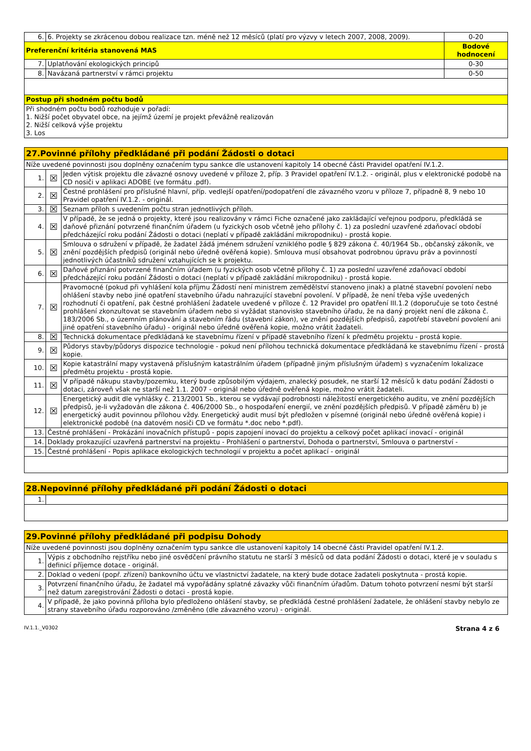| 6. | 6. Projekty se zkrácenou dobou realizace tzn. méně než 12 měsíců (platí pro výzvy v letech 2007, 2008, 2009). | 0-20 |
| Preferenční kritéria stanovená MAS | | Bodové hodnocení |
| 7. | Uplatňování ekologických principů | 0-30 |
| 8. | Navázaná partnerství v rámci projektu | 0-50 |
| Postup při shodném počtu bodů | | |
| Při shodném počtu bodů rozhoduje v pořadí: 1. Nižší počet obyvatel obce, na jejímž území je projekt převážně realizován 2. Nižší celková výše projektu 3. Los | | |
| 27.Povinné přílohy předkládané při podání Žádosti o dotaci | | |
| Níže uvedené povinnosti jsou doplněny označením typu sankce dle ustanovení kapitoly 14 obecné části Pravidel opatření IV.1.2. | | |
| 1. | ☒ | Jeden výtisk projektu dle závazné osnovy uvedené v příloze 2, příp. 3 Pravidel opatření IV.1.2. - originál, plus v elektronické podobě na CD nosiči v aplikaci ADOBE (ve formátu .pdf). |
| 2. | ☒ | Čestné prohlášení pro příslušné hlavní, příp. vedlejší opatření/podopatření dle závazného vzoru v příloze 7, případně 8, 9 nebo 10 Pravidel opatření IV.1.2. - originál. |
| 3. | ☒ | Seznam příloh s uvedením počtu stran jednotlivých příloh. |
| 4. | ☒ | V případě, že se jedná o projekty, které jsou realizovány v rámci Fiche označené jako zakládající veřejnou podporu, předkládá se daňové přiznání potvrzené finančním úřadem (u fyzických osob včetně jeho přílohy č. 1) za poslední uzavřené zdaňovací období předcházející roku podání Žádosti o dotaci (neplatí v případě zakládání mikropodniku) - prostá kopie. |
| 5. | ☒ | Smlouva o sdružení v případě, že žadatel žádá jménem sdružení vzniklého podle § 829 zákona č. 40/1964 Sb., občanský zákoník, ve znění pozdějších předpisů (originál nebo úředně ověřená kopie). Smlouva musí obsahovat podrobnou úpravu práv a povinností jednotlivých účastníků sdružení vztahujících se k projektu. |
| 6. | ☒ | Daňové přiznání potvrzené finančním úřadem (u fyzických osob včetně přílohy č. 1) za poslední uzavřené zdaňovací období předcházející roku podání Žádosti o dotaci (neplatí v případě zakládání mikropodniku) - prostá kopie. |
| 7. | ☒ | Pravomocné (pokud při vyhlášení kola příjmu Žádostí není ministrem zemědělství stanoveno jinak) a platné stavební povolení nebo ohlášení stavby nebo jiné opatření stavebního úřadu nahrazující stavební povolení. V případě, že není třeba výše uvedených rozhodnutí či opatření, pak čestné prohlášení žadatele uvedené v příloze č. 12 Pravidel pro opatření III.1.2 (doporučuje se toto čestné prohlášení zkonzultovat se stavebním úřadem nebo si vyžádat stanovisko stavebního úřadu, že na daný projekt není dle zákona č. 183/2006 Sb., o územním plánování a stavebním řádu (stavební zákon), ve znění pozdějších předpisů, zapotřebí stavební povolení ani jiné opatření stavebního úřadu) - originál nebo úředně ověřená kopie, možno vrátit žadateli. |
| 8. | ☒ | Technická dokumentace předkládaná ke stavebnímu řízení v případě stavebního řízení k předmětu projektu - prostá kopie. |
| 9. | ☒ | Půdorys stavby/půdorys dispozice technologie - pokud není přílohou technická dokumentace předkládaná ke stavebnímu řízení - prostá kopie. |
| 10. | ☒ | Kopie katastrální mapy vystavená příslušným katastrálním úřadem (případně jiným příslušným úřadem) s vyznačením lokalizace předmětu projektu - prostá kopie. |
| 11. | ☒ | V případě nákupu stavby/pozemku, který bude způsobilým výdajem, znalecký posudek, ne starší 12 měsíců k datu podání Žádosti o dotaci, zároveň však ne starší než 1.1. 2007 - originál nebo úředně ověřená kopie, možno vrátit žadateli. |
| 12. | ☒ | Energetický audit dle vyhlášky č. 213/2001 Sb., kterou se vydávají podrobnosti náležitostí energetického auditu, ve znění pozdějších předpisů, je-li vyžadován dle zákona č. 406/2000 Sb., o hospodaření energií, ve znění pozdějších předpisů. V případě záměru b) je energetický audit povinnou přílohou vždy. Energetický audit musí být předložen v písemné (originál nebo úředně ověřená kopie) i elektronické podobě (na datovém nosiči CD ve formátu *.doc nebo *.pdf). |
| 13. | Čestné prohlášení - Prokázání inovačních přístupů - popis zapojení inovací do projektu a celkový počet aplikací inovací - originál | |
| 14. | Doklady prokazující uzavřená partnerství na projektu - Prohlášení o partnerství, Dohoda o partnerství, Smlouva o partnerství - | |
| 15. | Čestné prohlášení - Popis aplikace ekologických technologií v projektu a počet aplikací - originál | |
| 28.Nepovinné přílohy předkládané při podání Žádosti o dotaci | |
| 1. | |
| 29.Povinné přílohy předkládané při podpisu Dohody | |
| Níže uvedené povinnosti jsou doplněny označením typu sankce dle ustanovení kapitoly 14 obecné části Pravidel opatření IV.1.2. | |
| 1. | Výpis z obchodního rejstříku nebo jiné osvědčení právního statutu ne starší 3 měsíců od data podání Žádosti o dotaci, které je v souladu s definicí příjemce dotace - originál. |
| 2. | Doklad o vedení (popř. zřízení) bankovního účtu ve vlastnictví žadatele, na který bude dotace žadateli poskytnuta - prostá kopie. |
| 3. | Potvrzení finančního úřadu, že žadatel má vypořádány splatné závazky vůči finančním úřadům. Datum tohoto potvrzení nesmí být starší než datum zaregistrování Žádosti o dotaci - prostá kopie. |
| 4. | V případě, že jako povinná příloha bylo předloženo ohlášení stavby, se předkládá čestné prohlášení žadatele, že ohlášení stavby nebylo ze strany stavebního úřadu rozporováno /změněno (dle závazného vzoru) - originál. |
IV.1.1._V0302 Strana 4 z 6